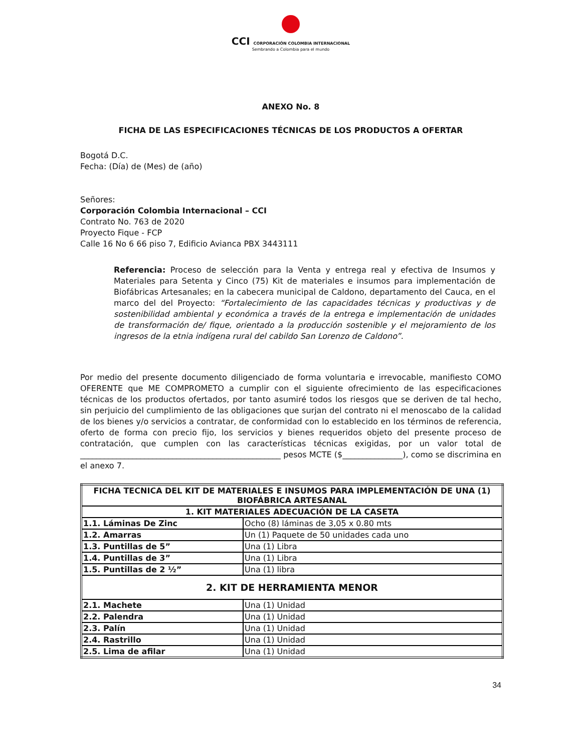CCI CORPORACIÓN COLOMBIA INTERNACIONAL
Sembrando a Colombia para el mundo
ANEXO No. 8
FICHA DE LAS ESPECIFICACIONES TÉCNICAS DE LOS PRODUCTOS A OFERTAR
Bogotá D.C.
Fecha: (Día) de (Mes) de (año)
Señores:
Corporación Colombia Internacional – CCI
Contrato No. 763 de 2020
Proyecto Fique - FCP
Calle 16 No 6 66 piso 7, Edificio Avianca PBX 3443111
Referencia: Proceso de selección para la Venta y entrega real y efectiva de Insumos y Materiales para Setenta y Cinco (75) Kit de materiales e insumos para implementación de Biofábricas Artesanales; en la cabecera municipal de Caldono, departamento del Cauca, en el marco del del Proyecto: “Fortalecimiento de las capacidades técnicas y productivas y de sostenibilidad ambiental y económica a través de la entrega e implementación de unidades de transformación de/ fique, orientado a la producción sostenible y el mejoramiento de los ingresos de la etnia indígena rural del cabildo San Lorenzo de Caldono”.
Por medio del presente documento diligenciado de forma voluntaria e irrevocable, manifiesto COMO OFERENTE que ME COMPROMETO a cumplir con el siguiente ofrecimiento de las especificaciones técnicas de los productos ofertados, por tanto asumiré todos los riesgos que se deriven de tal hecho, sin perjuicio del cumplimiento de las obligaciones que surjan del contrato ni el menoscabo de la calidad de los bienes y/o servicios a contratar, de conformidad con lo establecido en los términos de referencia, oferto de forma con precio fijo, los servicios y bienes requeridos objeto del presente proceso de contratación, que cumplen con las características técnicas exigidas, por un valor total de __________________________________________________ pesos MCTE ($_______________), como se discrimina en el anexo 7.
| FICHA TECNICA DEL KIT DE MATERIALES E INSUMOS PARA IMPLEMENTACIÓN DE UNA (1) BIOFÁBRICA ARTESANAL | |
| --- | --- |
| 1. KIT MATERIALES ADECUACIÓN DE LA CASETA | |
| 1.1. Láminas De Zinc | Ocho (8) láminas de 3,05 x 0.80 mts |
| 1.2. Amarras | Un (1) Paquete de 50 unidades cada uno |
| 1.3. Puntillas de 5” | Una (1) Libra |
| 1.4. Puntillas de 3” | Una (1) Libra |
| 1.5. Puntillas de 2 ½” | Una (1) libra |
| 2. KIT DE HERRAMIENTA MENOR | |
| 2.1. Machete | Una (1) Unidad |
| 2.2. Palendra | Una (1) Unidad |
| 2.3. Palín | Una (1) Unidad |
| 2.4. Rastrillo | Una (1) Unidad |
| 2.5. Lima de afilar | Una (1) Unidad |
34